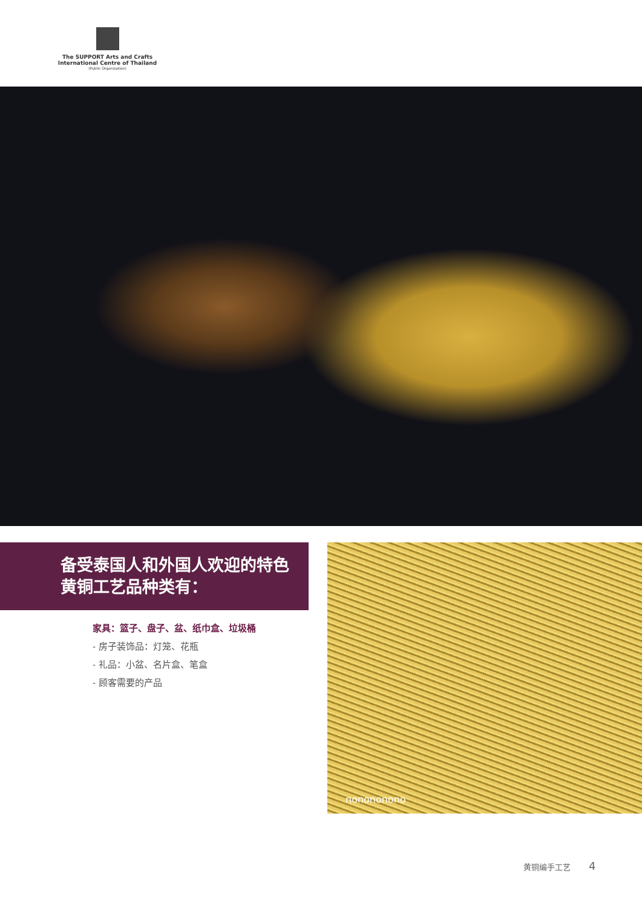The SUPPORT Arts and Crafts
International Centre of Thailand
(Public Organization)
备受泰国人和外国人欢迎的特色黄铜工艺品种类有：
家具：篮子、盘子、盆、纸巾盒、垃圾桶
- 房子装饰品：灯笼、花瓶
- 礼品：小盆、名片盒、笔盒
- 顾客需要的产品
nonononono
黄铜编手工艺 4